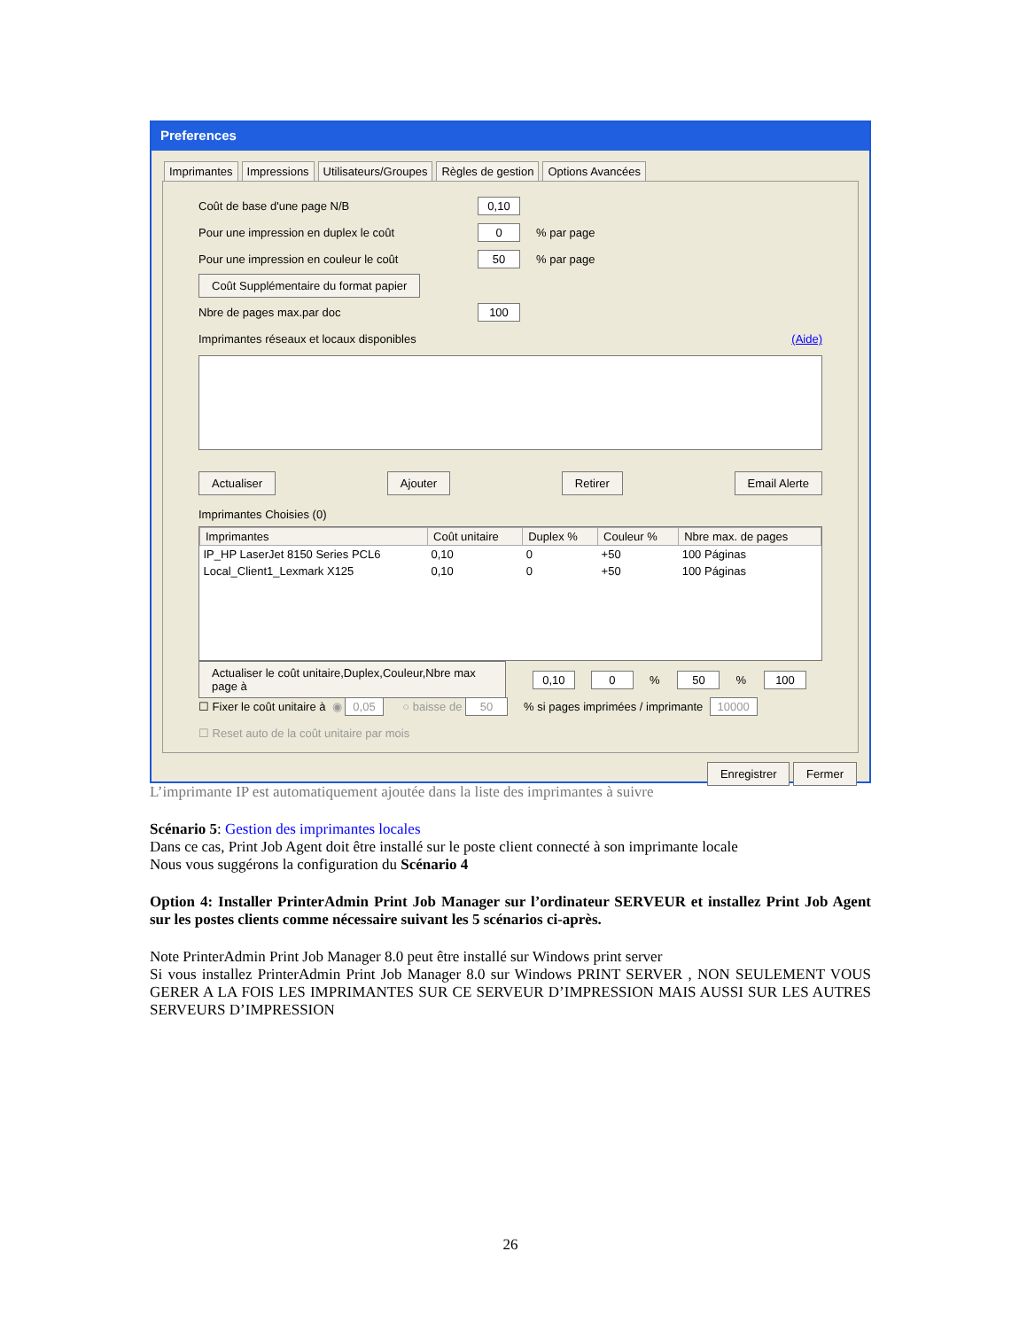Preferences
Imprimantes Impressions Utilisateurs/Groupes Règles de gestion Options Avancées
Coût de base d'une page N/B 0,10
Pour une impression en duplex le coût 0% par page
Pour une impression en couleur le coût 50% par page
Coût Supplémentaire du format papier
Nbre de pages max.par doc 100
Imprimantes réseaux et locaux disponibles (Aide)
Actualiser Ajouter Retirer Email Alerte
Imprimantes Choisies (0)
| Imprimantes | Coût unitaire | Duplex % | Couleur % | Nbre max. de pages |
| --- | --- | --- | --- | --- |
| IP_HP LaserJet 8150 Series PCL6 | 0,10 | 0 | +50 | 100 Páginas |
| Local_Client1_Lexmark X125 | 0,10 | 0 | +50 | 100 Páginas |
Actualiser le coût unitaire,Duplex,Couleur,Nbre max page à 0,10 0% 50% 100
☐ Fixer le coût unitaire à ◉ 0,05 ○ baisse de 50 % si pages imprimées / imprimante 10000
☐ Reset auto de la coût unitaire par mois
Enregistrer Fermer
L’imprimante IP est automatiquement ajoutée dans la liste des imprimantes à suivre
Scénario 5: Gestion des imprimantes locales
Dans ce cas, Print Job Agent doit être installé sur le poste client connecté à son imprimante locale
Nous vous suggérons la configuration du Scénario 4
Option 4: Installer PrinterAdmin Print Job Manager sur l’ordinateur SERVEUR et installez Print Job Agent sur les postes clients comme nécessaire suivant les 5 scénarios ci-après.
Note PrinterAdmin Print Job Manager 8.0 peut être installé sur Windows print server
Si vous installez PrinterAdmin Print Job Manager 8.0 sur Windows PRINT SERVER , NON SEULEMENT VOUS GERER A LA FOIS LES IMPRIMANTES SUR CE SERVEUR D’IMPRESSION MAIS AUSSI SUR LES AUTRES SERVEURS D’IMPRESSION
26